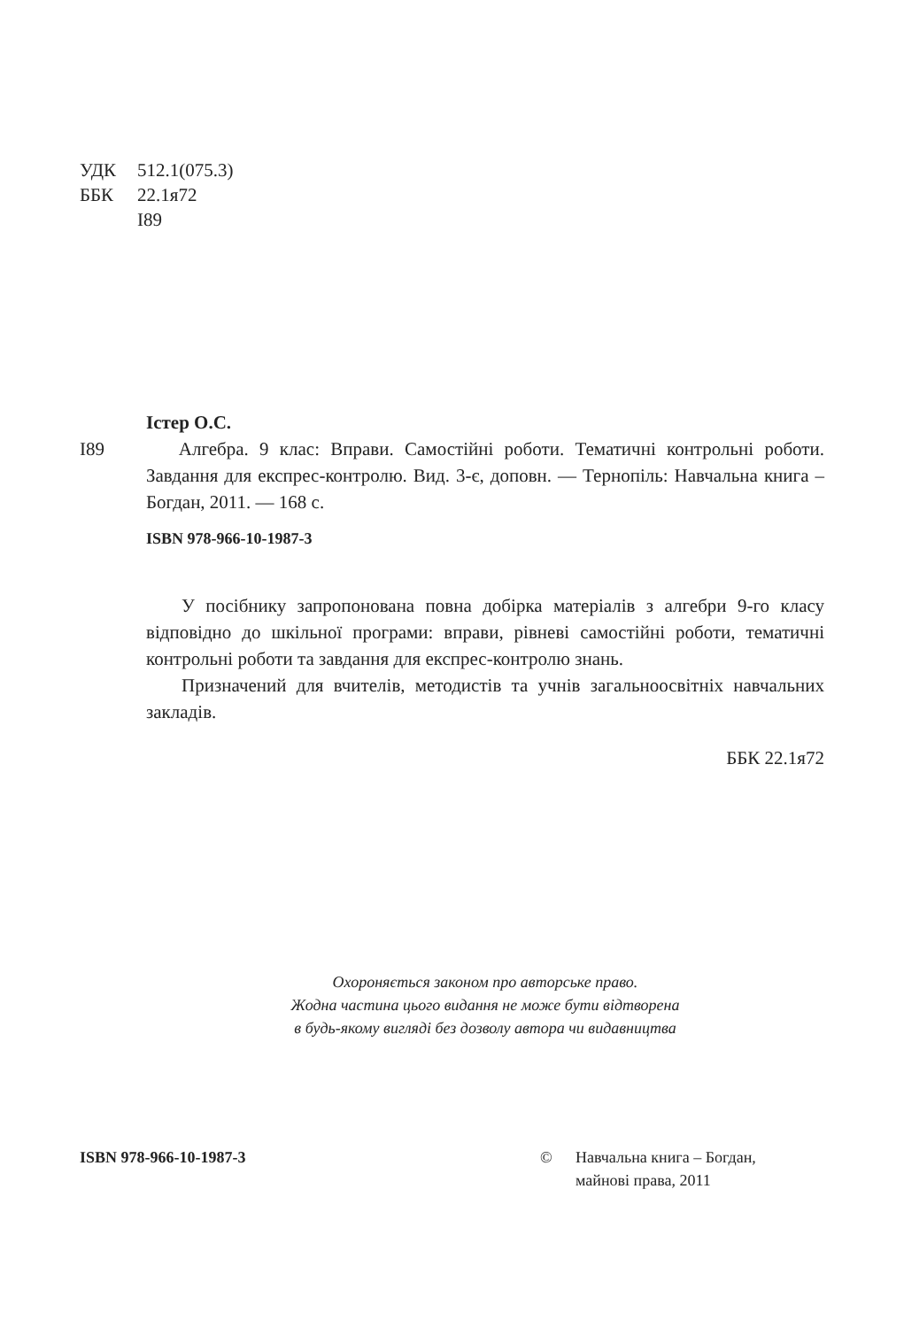УДК 512.1(075.3)
ББК 22.1я72
І89
Істер О.С.
І89 Алгебра. 9 клас: Вправи. Самостійні роботи. Тематичні контрольні роботи. Завдання для експрес-контролю. Вид. 3-є, доповн. — Тернопіль: Навчальна книга – Богдан, 2011. — 168 с.
ISBN 978-966-10-1987-3
У посібнику запропонована повна добірка матеріалів з алгебри 9-го класу відповідно до шкільної програми: вправи, рівневі самостійні роботи, тематичні контрольні роботи та завдання для експрес-контролю знань.
Призначений для вчителів, методистів та учнів загальноосвітніх навчальних закладів.
ББК 22.1я72
Охороняється законом про авторське право.
Жодна частина цього видання не може бути відтворена
в будь-якому вигляді без дозволу автора чи видавництва
ISBN 978-966-10-1987-3 © Навчальна книга – Богдан,
майнові права, 2011